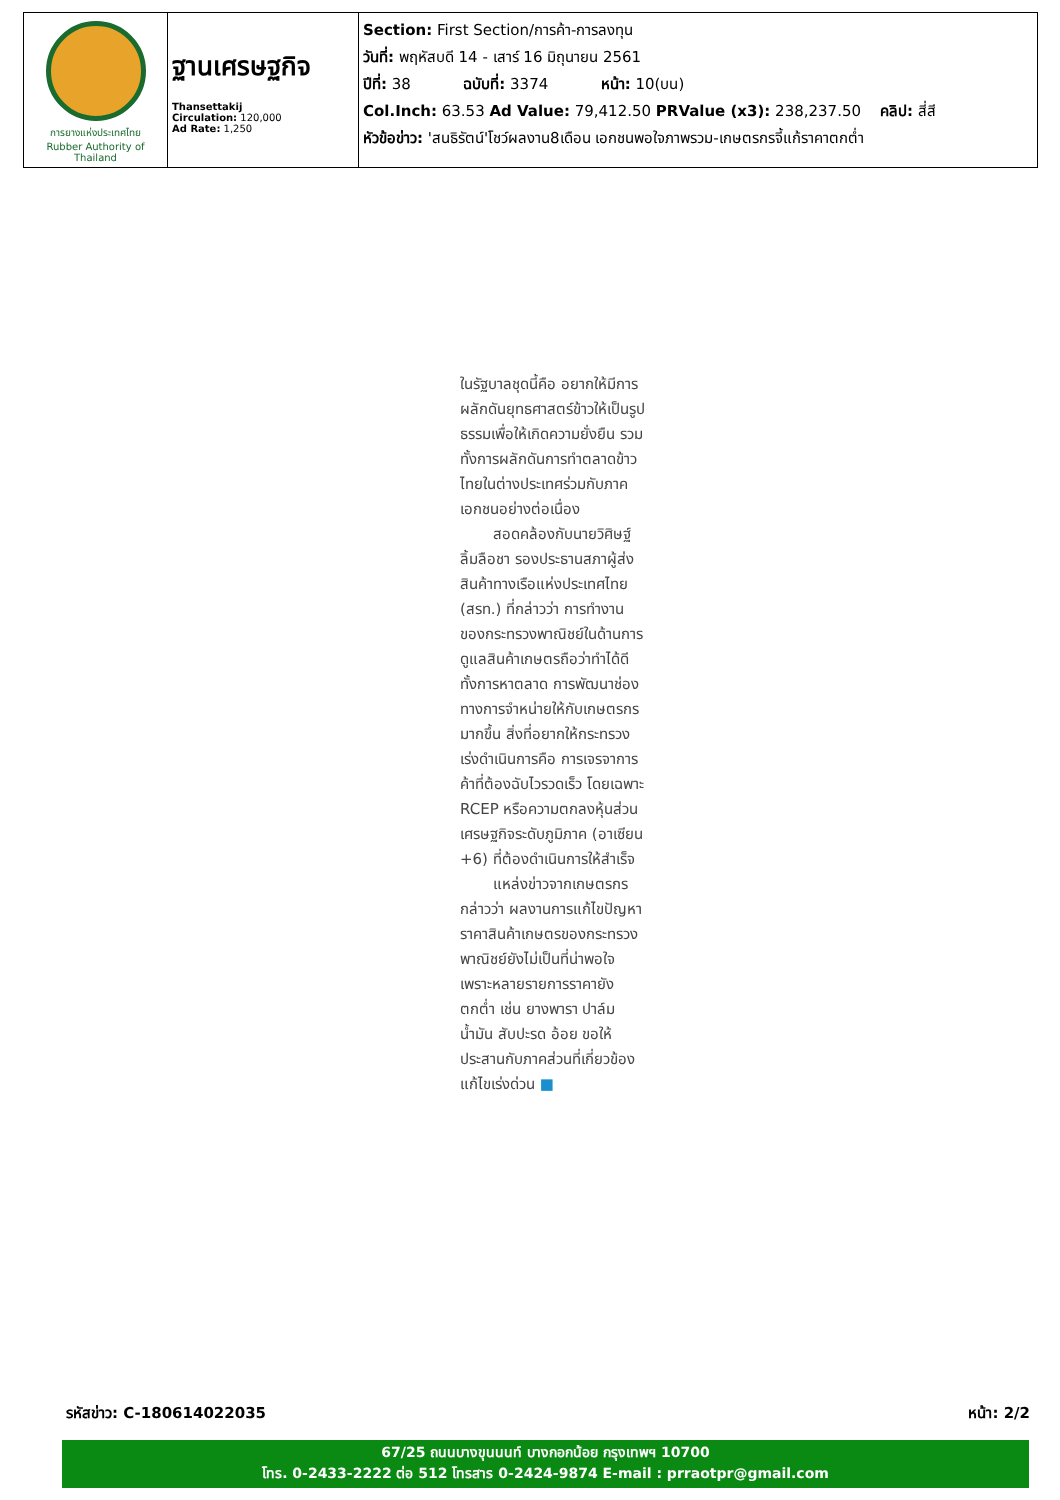| การยางแห่งประเทศไทย Rubber Authority of Thailand | ฐานเศรษฐกิจ Thansettakij Circulation: 120,000 Ad Rate: 1,250 | Section: First Section/การค้า-การลงทุน วันที่: พฤหัสบดี 14 - เสาร์ 16 มิถุนายน 2561 ปีที่: 38 ฉบับที่: 3374 หน้า: 10(บน) Col.Inch: 63.53 Ad Value: 79,412.50 PRValue (x3): 238,237.50 คลิป: สี่สี หัวข้อข่าว: 'สนธิรัตน์'โชว์ผลงาน8เดือน เอกชนพอใจภาพรวม-เกษตรกรจี้แก้ราคาตกต่ำ |
ในรัฐบาลชุดนี้คือ อยากให้มีการผลักดันยุทธศาสตร์ข้าวให้เป็นรูปธรรมเพื่อให้เกิดความยั่งยืน รวมทั้งการผลักดันการทำตลาดข้าวไทยในต่างประเทศร่วมกับภาคเอกชนอย่างต่อเนื่อง
สอดคล้องกับนายวิศิษฐ์ ลิ้มลือชา รองประธานสภาผู้ส่งสินค้าทางเรือแห่งประเทศไทย (สรท.) ที่กล่าวว่า การทำงานของกระทรวงพาณิชย์ในด้านการดูแลสินค้าเกษตรถือว่าทำได้ดีทั้งการหาตลาด การพัฒนาช่องทางการจำหน่ายให้กับเกษตรกรมากขึ้น สิ่งที่อยากให้กระทรวงเร่งดำเนินการคือ การเจรจาการค้าที่ต้องฉับไวรวดเร็ว โดยเฉพาะ RCEP หรือความตกลงหุ้นส่วนเศรษฐกิจระดับภูมิภาค (อาเซียน +6) ที่ต้องดำเนินการให้สำเร็จ
แหล่งข่าวจากเกษตรกรกล่าวว่า ผลงานการแก้ไขปัญหาราคาสินค้าเกษตรของกระทรวงพาณิชย์ยังไม่เป็นที่น่าพอใจเพราะหลายรายการราคายังตกต่ำ เช่น ยางพารา ปาล์มน้ำมัน สับปะรด อ้อย ขอให้ประสานกับภาคส่วนที่เกี่ยวข้องแก้ไขเร่งด่วน ■
รหัสข่าว: C-180614022035 หน้า: 2/2
67/25 ถนนบางขุนนนท์ บางกอกน้อย กรุงเทพฯ 10700
โทร. 0-2433-2222 ต่อ 512 โทรสาร 0-2424-9874 E-mail : prraotpr@gmail.com